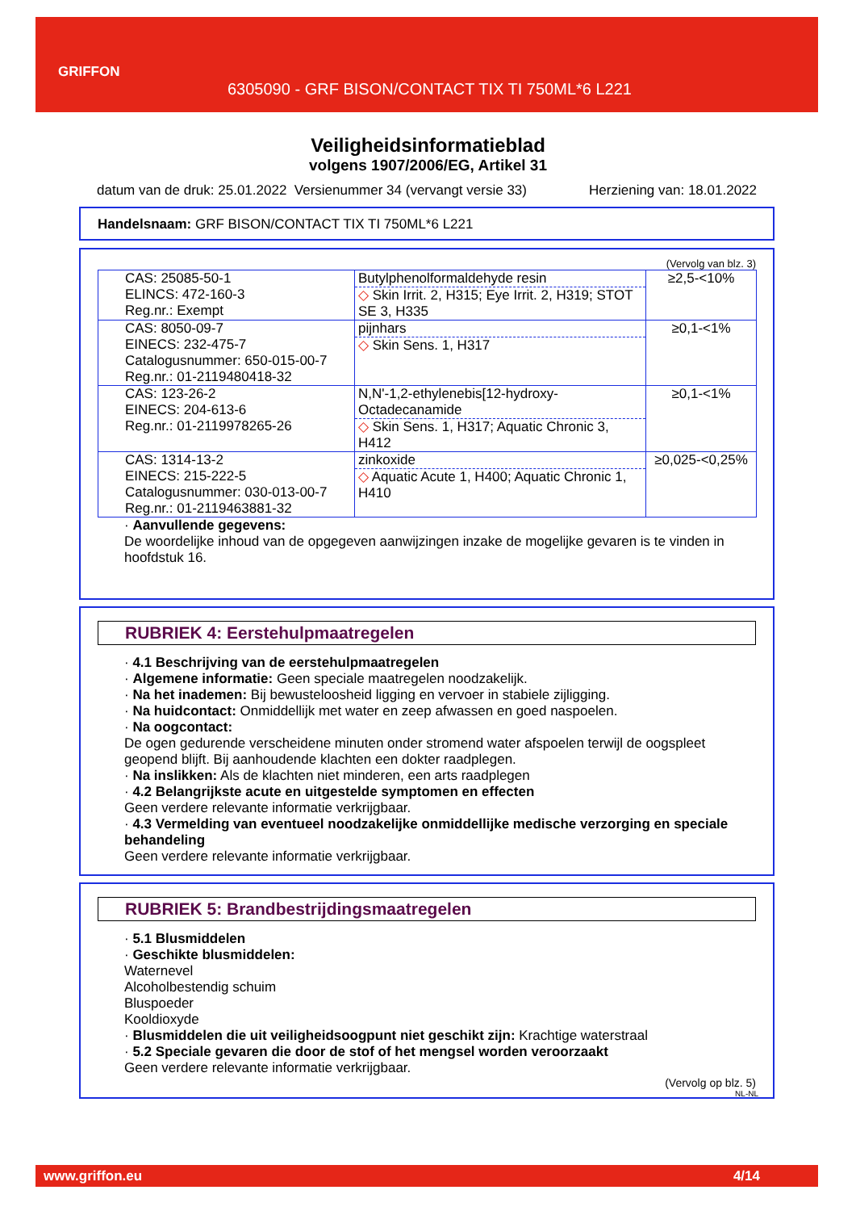GRIFFON
6305090 - GRF BISON/CONTACT TIX TI 750ML*6 L221
Veiligheidsinformatieblad
volgens 1907/2006/EG, Artikel 31
datum van de druk: 25.01.2022 Versienummer 34 (vervangt versie 33) Herziening van: 18.01.2022
Handelsnaam: GRF BISON/CONTACT TIX TI 750ML*6 L221
(Vervolg van blz. 3)
| CAS: 25085-50-1 ELINCS: 472-160-3 Reg.nr.: Exempt | Butylphenolformaldehyde resin ◇ Skin Irrit. 2, H315; Eye Irrit. 2, H319; STOT SE 3, H335 | ≥2,5-<10% |
| CAS: 8050-09-7 EINECS: 232-475-7 Catalogusnummer: 650-015-00-7 Reg.nr.: 01-2119480418-32 | pijnhars ◇ Skin Sens. 1, H317 | ≥0,1-<1% |
| CAS: 123-26-2 EINECS: 204-613-6 Reg.nr.: 01-2119978265-26 | N,N'-1,2-ethylenebis[12-hydroxy-Octadecanamide ◇ Skin Sens. 1, H317; Aquatic Chronic 3, H412 | ≥0,1-<1% |
| CAS: 1314-13-2 EINECS: 215-222-5 Catalogusnummer: 030-013-00-7 Reg.nr.: 01-2119463881-32 | zinkoxide ◇ Aquatic Acute 1, H400; Aquatic Chronic 1, H410 | ≥0,025-<0,25% |
· Aanvullende gegevens:
De woordelijke inhoud van de opgegeven aanwijzingen inzake de mogelijke gevaren is te vinden in hoofdstuk 16.
RUBRIEK 4: Eerstehulpmaatregelen
· 4.1 Beschrijving van de eerstehulpmaatregelen
· Algemene informatie: Geen speciale maatregelen noodzakelijk.
· Na het inademen: Bij bewusteloosheid ligging en vervoer in stabiele zijligging.
· Na huidcontact: Onmiddellijk met water en zeep afwassen en goed naspoelen.
· Na oogcontact:
De ogen gedurende verscheidene minuten onder stromend water afspoelen terwijl de oogspleet geopend blijft. Bij aanhoudende klachten een dokter raadplegen.
· Na inslikken: Als de klachten niet minderen, een arts raadplegen
· 4.2 Belangrijkste acute en uitgestelde symptomen en effecten
Geen verdere relevante informatie verkrijgbaar.
· 4.3 Vermelding van eventueel noodzakelijke onmiddellijke medische verzorging en speciale behandeling
Geen verdere relevante informatie verkrijgbaar.
RUBRIEK 5: Brandbestrijdingsmaatregelen
· 5.1 Blusmiddelen
· Geschikte blusmiddelen:
Waternevel
Alcoholbestendig schuim
Bluspoeder
Kooldioxyde
· Blusmiddelen die uit veiligheidsoogpunt niet geschikt zijn: Krachtige waterstraal
· 5.2 Speciale gevaren die door de stof of het mengsel worden veroorzaakt
Geen verdere relevante informatie verkrijgbaar.
(Vervolg op blz. 5)
NL-NL
www.griffon.eu 4/14